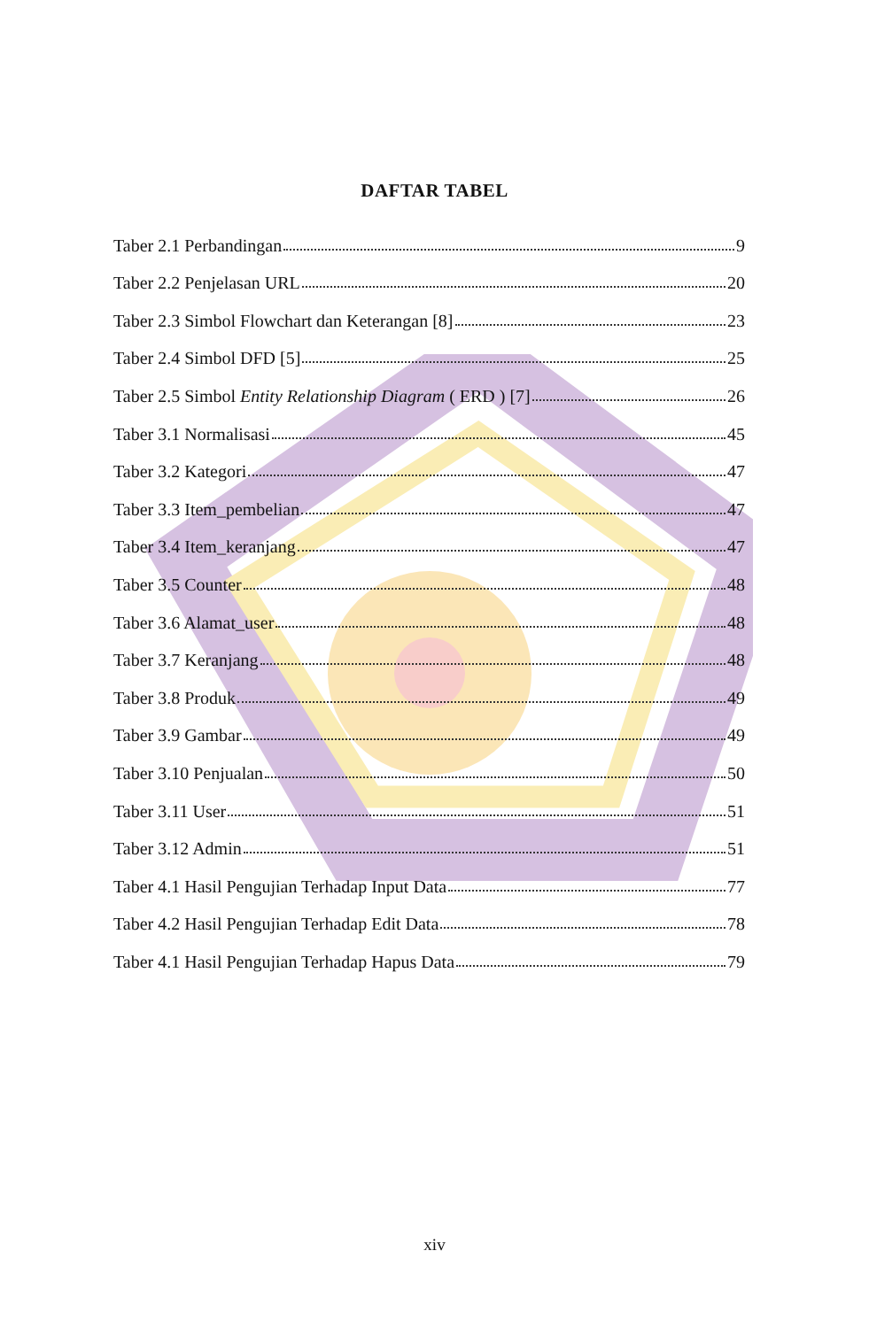DAFTAR TABEL
Taber 2.1 Perbandingan 9
Taber 2.2 Penjelasan URL 20
Taber 2.3 Simbol Flowchart dan Keterangan [8] 23
Taber 2.4 Simbol DFD [5] 25
Taber 2.5 Simbol Entity Relationship Diagram ( ERD ) [7] 26
Taber 3.1 Normalisasi 45
Taber 3.2 Kategori 47
Taber 3.3 Item_pembelian 47
Taber 3.4 Item_keranjang 47
Taber 3.5 Counter 48
Taber 3.6 Alamat_user 48
Taber 3.7 Keranjang 48
Taber 3.8 Produk 49
Taber 3.9 Gambar 49
Taber 3.10 Penjualan 50
Taber 3.11 User 51
Taber 3.12 Admin 51
Taber 4.1 Hasil Pengujian Terhadap Input Data 77
Taber 4.2 Hasil Pengujian Terhadap Edit Data 78
Taber 4.1 Hasil Pengujian Terhadap Hapus Data 79
xiv